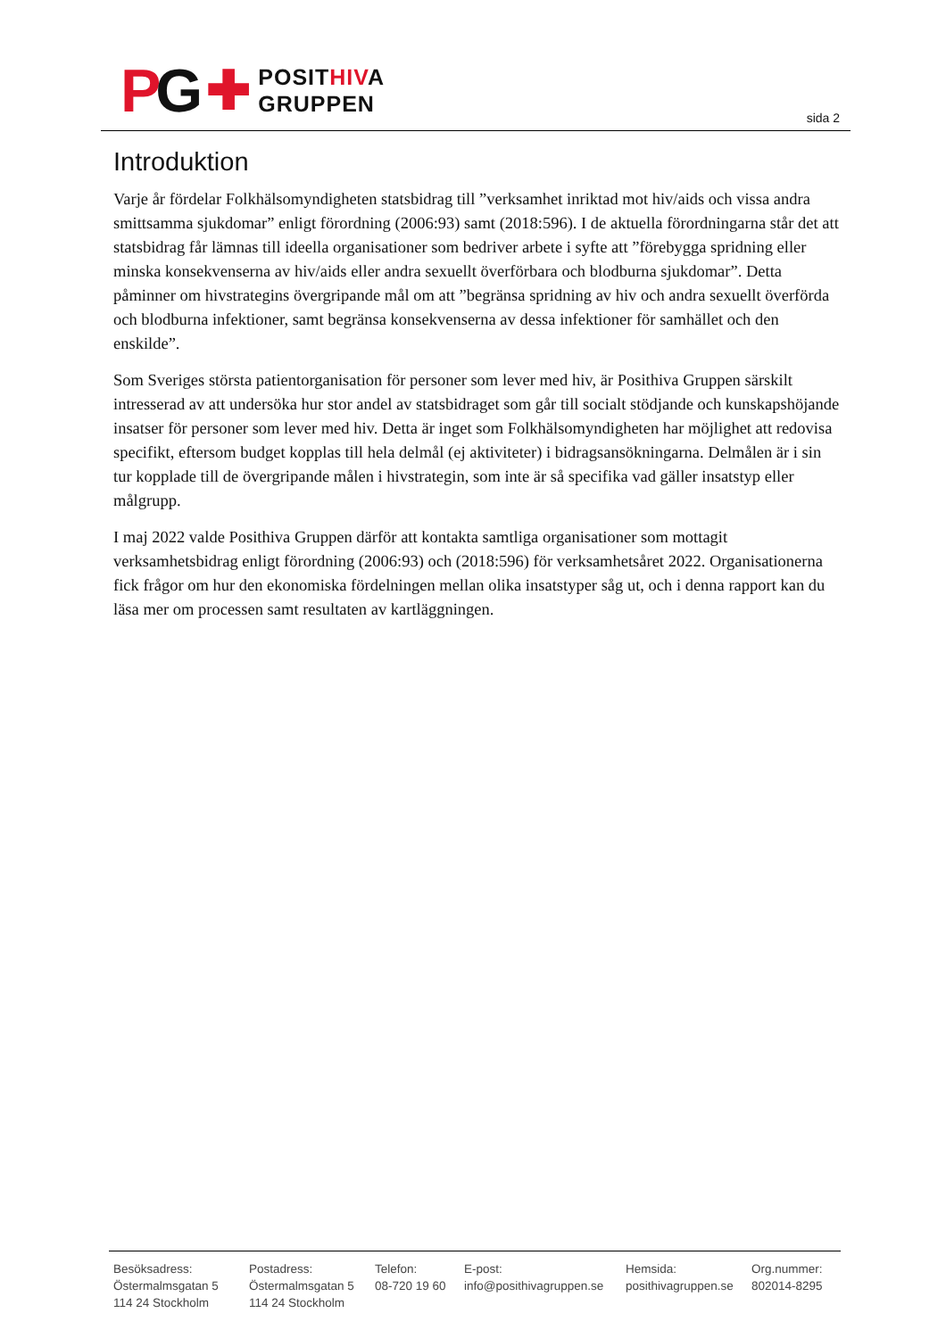PG ✚
POSITHIVA
GRUPPEN
sida 2
Introduktion
Varje år fördelar Folkhälsomyndigheten statsbidrag till ”verksamhet inriktad mot hiv/aids och vissa andra smittsamma sjukdomar” enligt förordning (2006:93) samt (2018:596). I de aktuella förordningarna står det att statsbidrag får lämnas till ideella organisationer som bedriver arbete i syfte att ”förebygga spridning eller minska konsekvenserna av hiv/aids eller andra sexuellt överförbara och blodburna sjukdomar”. Detta påminner om hivstrategins övergripande mål om att ”begränsa spridning av hiv och andra sexuellt överförda och blodburna infektioner, samt begränsa konsekvenserna av dessa infektioner för samhället och den enskilde”.
Som Sveriges största patientorganisation för personer som lever med hiv, är Posithiva Gruppen särskilt intresserad av att undersöka hur stor andel av statsbidraget som går till socialt stödjande och kunskapshöjande insatser för personer som lever med hiv. Detta är inget som Folkhälsomyndigheten har möjlighet att redovisa specifikt, eftersom budget kopplas till hela delmål (ej aktiviteter) i bidragsansökningarna. Delmålen är i sin tur kopplade till de övergripande målen i hivstrategin, som inte är så specifika vad gäller insatstyp eller målgrupp.
I maj 2022 valde Posithiva Gruppen därför att kontakta samtliga organisationer som mottagit verksamhetsbidrag enligt förordning (2006:93) och (2018:596) för verksamhetsåret 2022. Organisationerna fick frågor om hur den ekonomiska fördelningen mellan olika insatstyper såg ut, och i denna rapport kan du läsa mer om processen samt resultaten av kartläggningen.
Besöksadress:
Östermalmsgatan 5
114 24 Stockholm
Postadress:
Östermalmsgatan 5
114 24 Stockholm
Telefon:
08-720 19 60
E-post:
info@posithivagruppen.se
Hemsida:
posithivagruppen.se
Org.nummer:
802014-8295